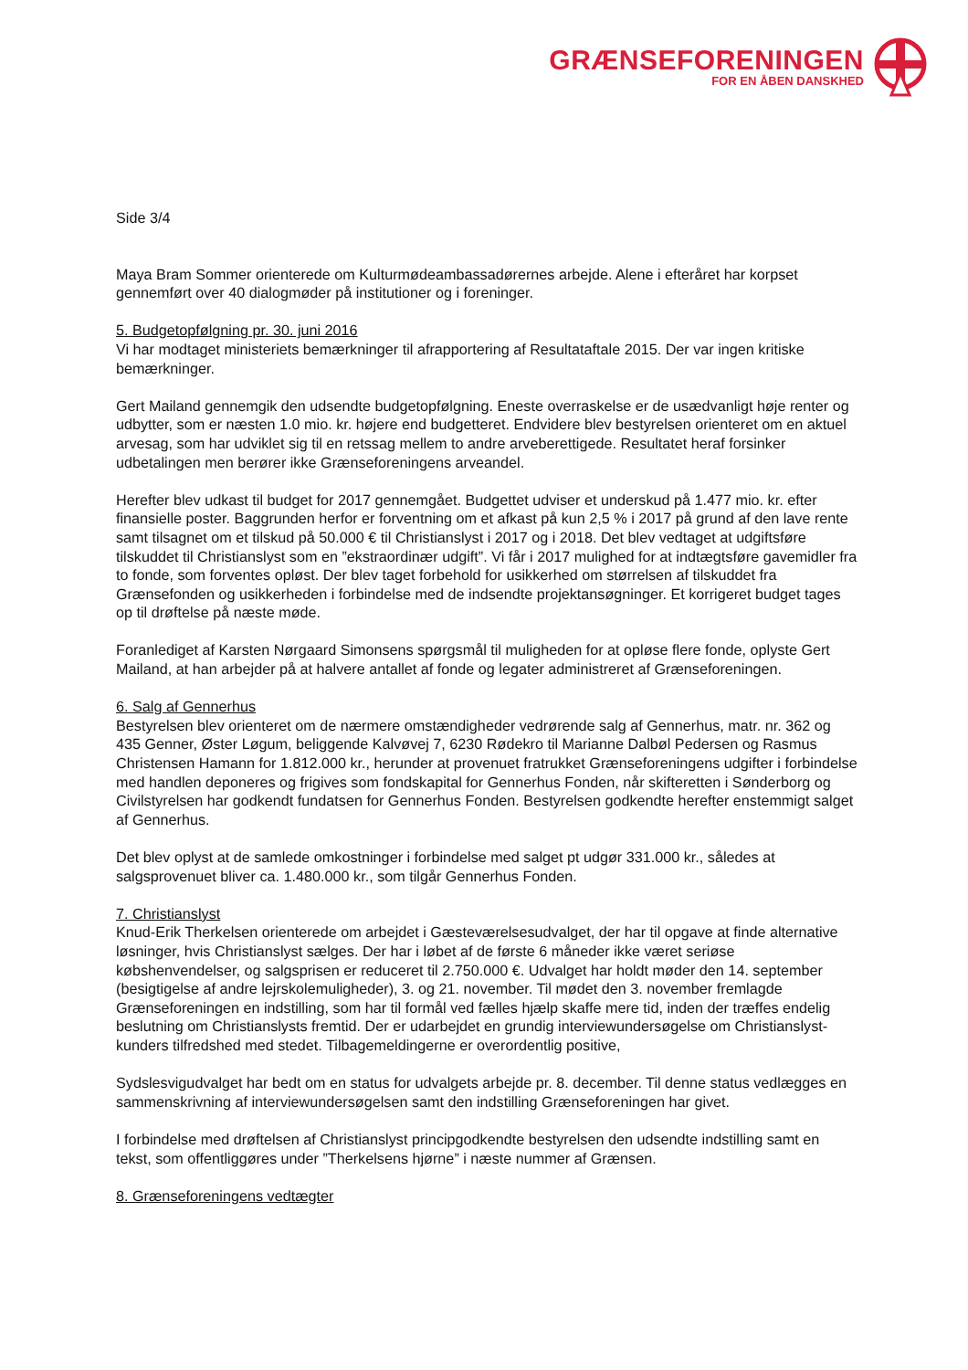GRÆNSEFORENINGEN
FOR EN ÅBEN DANSKHED
Side 3/4
Maya Bram Sommer orienterede om Kulturmødeambassadørernes arbejde. Alene i efteråret har korpset gennemført over 40 dialogmøder på institutioner og i foreninger.
5. Budgetopfølgning pr. 30. juni 2016
Vi har modtaget ministeriets bemærkninger til afrapportering af Resultataftale 2015. Der var ingen kritiske bemærkninger.
Gert Mailand gennemgik den udsendte budgetopfølgning. Eneste overraskelse er de usædvanligt høje renter og udbytter, som er næsten 1.0 mio. kr. højere end budgetteret. Endvidere blev bestyrelsen orienteret om en aktuel arvesag, som har udviklet sig til en retssag mellem to andre arveberettigede. Resultatet heraf forsinker udbetalingen men berører ikke Grænseforeningens arveandel.
Herefter blev udkast til budget for 2017 gennemgået. Budgettet udviser et underskud på 1.477 mio. kr. efter finansielle poster. Baggrunden herfor er forventning om et afkast på kun 2,5 % i 2017 på grund af den lave rente samt tilsagnet om et tilskud på 50.000 € til Christianslyst i 2017 og i 2018. Det blev vedtaget at udgiftsføre tilskuddet til Christianslyst som en ”ekstraordinær udgift”. Vi får i 2017 mulighed for at indtægtsføre gavemidler fra to fonde, som forventes opløst. Der blev taget forbehold for usikkerhed om størrelsen af tilskuddet fra Grænsefonden og usikkerheden i forbindelse med de indsendte projektansøgninger. Et korrigeret budget tages op til drøftelse på næste møde.
Foranlediget af Karsten Nørgaard Simonsens spørgsmål til muligheden for at opløse flere fonde, oplyste Gert Mailand, at han arbejder på at halvere antallet af fonde og legater administreret af Grænseforeningen.
6. Salg af Gennerhus
Bestyrelsen blev orienteret om de nærmere omstændigheder vedrørende salg af Gennerhus, matr. nr. 362 og 435 Genner, Øster Løgum, beliggende Kalvøvej 7, 6230 Rødekro til Marianne Dalbøl Pedersen og Rasmus Christensen Hamann for 1.812.000 kr., herunder at provenuet fratrukket Grænseforeningens udgifter i forbindelse med handlen deponeres og frigives som fondskapital for Gennerhus Fonden, når skifteretten i Sønderborg og Civilstyrelsen har godkendt fundatsen for Gennerhus Fonden. Bestyrelsen godkendte herefter enstemmigt salget af Gennerhus.
Det blev oplyst at de samlede omkostninger i forbindelse med salget pt udgør 331.000 kr., således at salgsprovenuet bliver ca. 1.480.000 kr., som tilgår Gennerhus Fonden.
7. Christianslyst
Knud-Erik Therkelsen orienterede om arbejdet i Gæsteværelsesudvalget, der har til opgave at finde alternative løsninger, hvis Christianslyst sælges. Der har i løbet af de første 6 måneder ikke været seriøse købshenvendelser, og salgsprisen er reduceret til 2.750.000 €. Udvalget har holdt møder den 14. september (besigtigelse af andre lejrskolemuligheder), 3. og 21. november. Til mødet den 3. november fremlagde Grænseforeningen en indstilling, som har til formål ved fælles hjælp skaffe mere tid, inden der træffes endelig beslutning om Christianslysts fremtid. Der er udarbejdet en grundig interviewundersøgelse om Christianslyst-kunders tilfredshed med stedet. Tilbagemeldingerne er overordentlig positive,
Sydslesvigudvalget har bedt om en status for udvalgets arbejde pr. 8. december. Til denne status vedlægges en sammenskrivning af interviewundersøgelsen samt den indstilling Grænseforeningen har givet.
I forbindelse med drøftelsen af Christianslyst principgodkendte bestyrelsen den udsendte indstilling samt en tekst, som offentliggøres under ”Therkelsens hjørne” i næste nummer af Grænsen.
8. Grænseforeningens vedtægter